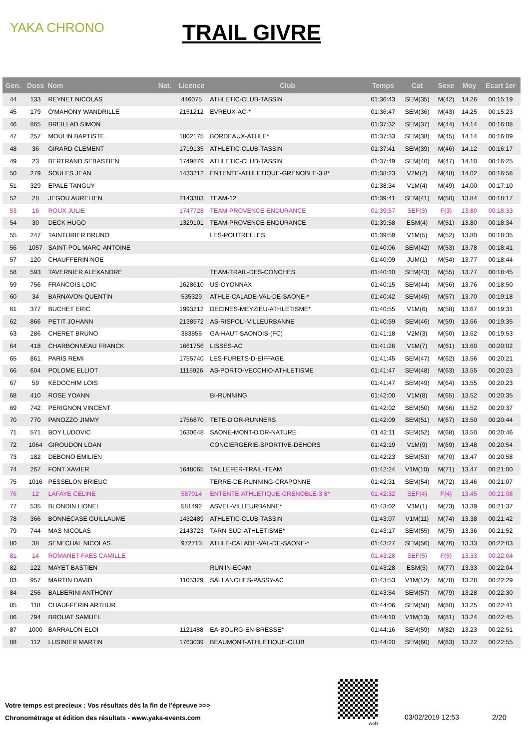YAKA CHRONO TRAIL GIVRE
| Gen. | Doss | Nom | Nat. | Licence | Club | Temps | Cat | Sexe | Moy | Ecart 1er |
| --- | --- | --- | --- | --- | --- | --- | --- | --- | --- | --- |
| 44 | 133 | REYNET NICOLAS | | 446075 | ATHLETIC-CLUB-TASSIN | 01:36:43 | SEM(35) | M(42) | 14.26 | 00:15:19 |
| 45 | 179 | O'MAHONY WANDRILLE | | 2151212 | EVREUX-AC-* | 01:36:47 | SEM(36) | M(43) | 14.25 | 00:15:23 |
| 46 | 865 | BREILLAD SIMON | | | | 01:37:32 | SEM(37) | M(44) | 14.14 | 00:16:08 |
| 47 | 257 | MOULIN BAPTISTE | | 1802175 | BORDEAUX-ATHLE* | 01:37:33 | SEM(38) | M(45) | 14.14 | 00:16:09 |
| 48 | 36 | GIRARD CLEMENT | | 1719135 | ATHLETIC-CLUB-TASSIN | 01:37:41 | SEM(39) | M(46) | 14.12 | 00:16:17 |
| 49 | 23 | BERTRAND SEBASTIEN | | 1749879 | ATHLETIC-CLUB-TASSIN | 01:37:49 | SEM(40) | M(47) | 14.10 | 00:16:25 |
| 50 | 279 | SOULES JEAN | | 1433212 | ENTENTE-ATHLETIQUE-GRENOBLE-3 8* | 01:38:23 | V2M(2) | M(48) | 14.02 | 00:16:58 |
| 51 | 329 | EPALE TANGUY | | | | 01:38:34 | V1M(4) | M(49) | 14.00 | 00:17:10 |
| 52 | 28 | JEGOU AURELIEN | | 2143383 | TEAM-12 | 01:39:41 | SEM(41) | M(50) | 13.84 | 00:18:17 |
| 53 | 16 | ROUX JULIE | | 1747728 | TEAM-PROVENCE-ENDURANCE | 01:39:57 | SEF(3) | F(3) | 13.80 | 00:18:33 |
| 54 | 30 | DECK HUGO | | 1329101 | TEAM-PROVENCE-ENDURANCE | 01:39:58 | ESM(4) | M(51) | 13.80 | 00:18:34 |
| 55 | 247 | TAINTURIER BRUNO | | | LES-POUTRELLES | 01:39:59 | V1M(5) | M(52) | 13.80 | 00:18:35 |
| 56 | 1057 | SAINT-POL MARC-ANTOINE | | | | 01:40:06 | SEM(42) | M(53) | 13.78 | 00:18:41 |
| 57 | 120 | CHAUFFERIN NOE | | | | 01:40:09 | JUM(1) | M(54) | 13.77 | 00:18:44 |
| 58 | 593 | TAVERNIER ALEXANDRE | | | TEAM-TRAIL-DES-CONCHES | 01:40:10 | SEM(43) | M(55) | 13.77 | 00:18:45 |
| 59 | 756 | FRANCOIS LOIC | | 1628610 | US-OYONNAX | 01:40:15 | SEM(44) | M(56) | 13.76 | 00:18:50 |
| 60 | 34 | BARNAVON QUENTIN | | 535329 | ATHLE-CALADE-VAL-DE-SAONE-* | 01:40:42 | SEM(45) | M(57) | 13.70 | 00:19:18 |
| 61 | 377 | BUCHET ERIC | | 1993212 | DECINES-MEYZIEU-ATHLETISME* | 01:40:55 | V1M(6) | M(58) | 13.67 | 00:19:31 |
| 62 | 866 | PETIT JOHANN | | 2138572 | AS-RISPOLI-VILLEURBANNE | 01:40:59 | SEM(46) | M(59) | 13.66 | 00:19:35 |
| 63 | 286 | CHERET BRUNO | | 383855 | GA-HAUT-SAONOIS-(FC) | 01:41:18 | V2M(3) | M(60) | 13.62 | 00:19:53 |
| 64 | 418 | CHARBONNEAU FRANCK | | 1661756 | LISSES-AC | 01:41:26 | V1M(7) | M(61) | 13.60 | 00:20:02 |
| 65 | 861 | PARIS REMI | | 1755740 | LES-FURETS-D-EIFFAGE | 01:41:45 | SEM(47) | M(62) | 13.56 | 00:20:21 |
| 66 | 604 | POLOME ELLIOT | | 1115926 | AS-PORTO-VECCHIO-ATHLETISME | 01:41:47 | SEM(48) | M(63) | 13.55 | 00:20:23 |
| 67 | 59 | KEDOCHIM LOIS | | | | 01:41:47 | SEM(49) | M(64) | 13.55 | 00:20:23 |
| 68 | 410 | ROSE YOANN | | | BI-RUNNING | 01:42:00 | V1M(8) | M(65) | 13.52 | 00:20:35 |
| 69 | 742 | PERIGNON VINCENT | | | | 01:42:02 | SEM(50) | M(66) | 13.52 | 00:20:37 |
| 70 | 770 | PANOZZO JIMMY | | 1756870 | TETE-D'OR-RUNNERS | 01:42:09 | SEM(51) | M(67) | 13.50 | 00:20:44 |
| 71 | 571 | BOY LUDOVIC | | 1630648 | SAONE-MONT-D'OR-NATURE | 01:42:11 | SEM(52) | M(68) | 13.50 | 00:20:46 |
| 72 | 1064 | GIROUDON LOAN | | | CONCIERGERIE-SPORTIVE-DEHORS | 01:42:19 | V1M(9) | M(69) | 13.48 | 00:20:54 |
| 73 | 182 | DEBONO EMILIEN | | | | 01:42:23 | SEM(53) | M(70) | 13.47 | 00:20:58 |
| 74 | 267 | FONT XAVIER | | 1648065 | TAILLEFER-TRAIL-TEAM | 01:42:24 | V1M(10) | M(71) | 13.47 | 00:21:00 |
| 75 | 1016 | PESSELON BRIEUC | | | TERRE-DE-RUNNING-CRAPONNE | 01:42:31 | SEM(54) | M(72) | 13.46 | 00:21:07 |
| 76 | 12 | LAFAYE CELINE | | 587014 | ENTENTE-ATHLETIQUE-GRENOBLE-3 8* | 01:42:32 | SEF(4) | F(4) | 13.45 | 00:21:08 |
| 77 | 535 | BLONDIN LIONEL | | 581492 | ASVEL-VILLEURBANNE* | 01:43:02 | V3M(1) | M(73) | 13.39 | 00:21:37 |
| 78 | 366 | BONNECASE GUILLAUME | | 1432489 | ATHLETIC-CLUB-TASSIN | 01:43:07 | V1M(11) | M(74) | 13.38 | 00:21:42 |
| 79 | 744 | MAS NICOLAS | | 2143723 | TARN-SUD-ATHLETISME* | 01:43:17 | SEM(55) | M(75) | 13.36 | 00:21:52 |
| 80 | 38 | SENECHAL NICOLAS | | 972713 | ATHLE-CALADE-VAL-DE-SAONE-* | 01:43:27 | SEM(56) | M(76) | 13.33 | 00:22:03 |
| 81 | 14 | ROMANET-FAES CAMILLE | | | | 01:43:28 | SEF(5) | F(5) | 13.33 | 00:22:04 |
| 82 | 122 | MAYET BASTIEN | | | RUN'IN-ECAM | 01:43:28 | ESM(5) | M(77) | 13.33 | 00:22:04 |
| 83 | 957 | MARTIN DAVID | | 1105329 | SALLANCHES-PASSY-AC | 01:43:53 | V1M(12) | M(78) | 13.28 | 00:22:29 |
| 84 | 256 | BALBERINI ANTHONY | | | | 01:43:54 | SEM(57) | M(79) | 13.28 | 00:22:30 |
| 85 | 118 | CHAUFFERIN ARTHUR | | | | 01:44:06 | SEM(58) | M(80) | 13.25 | 00:22:41 |
| 86 | 794 | BROUAT SAMUEL | | | | 01:44:10 | V1M(13) | M(81) | 13.24 | 00:22:45 |
| 87 | 1000 | BARRALON ELOI | | 1121488 | EA-BOURG-EN-BRESSE* | 01:44:16 | SEM(59) | M(82) | 13.23 | 00:22:51 |
| 88 | 112 | LUSINIER MARTIN | | 1763039 | BEAUMONT-ATHLETIQUE-CLUB | 01:44:20 | SEM(60) | M(83) | 13.22 | 00:22:55 |
Votre temps est precieux : Vos résultats dès la fin de l'épreuve >>>
Chronométrage et édition des résultats - www.yaka-events.com
web
03/02/2019 12:53 2/20